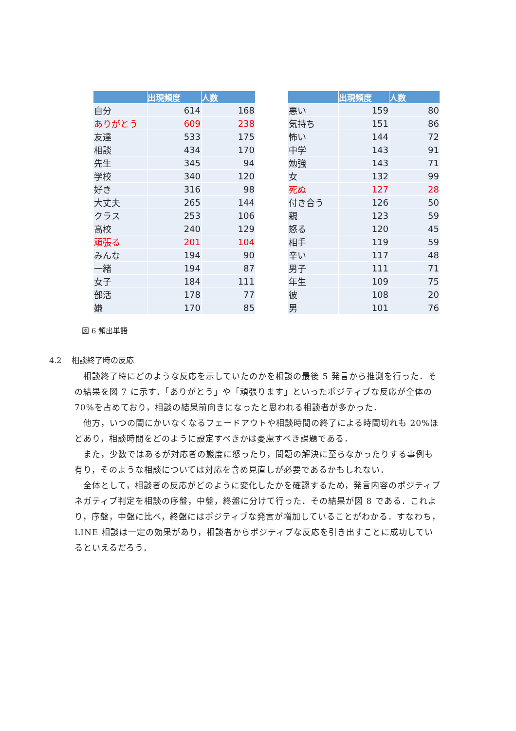| | 出現頻度 | 人数 |
| --- | --- | --- |
| 自分 | 614 | 168 |
| ありがとう | 609 | 238 |
| 友達 | 533 | 175 |
| 相談 | 434 | 170 |
| 先生 | 345 | 94 |
| 学校 | 340 | 120 |
| 好き | 316 | 98 |
| 大丈夫 | 265 | 144 |
| クラス | 253 | 106 |
| 高校 | 240 | 129 |
| 頑張る | 201 | 104 |
| みんな | 194 | 90 |
| 一緒 | 194 | 87 |
| 女子 | 184 | 111 |
| 部活 | 178 | 77 |
| 嫌 | 170 | 85 |
| | 出現頻度 | 人数 |
| --- | --- | --- |
| 悪い | 159 | 80 |
| 気持ち | 151 | 86 |
| 怖い | 144 | 72 |
| 中学 | 143 | 91 |
| 勉強 | 143 | 71 |
| 女 | 132 | 99 |
| 死ぬ | 127 | 28 |
| 付き合う | 126 | 50 |
| 親 | 123 | 59 |
| 怒る | 120 | 45 |
| 相手 | 119 | 59 |
| 辛い | 117 | 48 |
| 男子 | 111 | 71 |
| 年生 | 109 | 75 |
| 彼 | 108 | 20 |
| 男 | 101 | 76 |
図 6 頻出単語
4.2 相談終了時の反応
相談終了時にどのような反応を示していたのかを相談の最後 5 発言から推測を行った．その結果を図 7 に示す．「ありがとう」や「頑張ります」といったポジティブな反応が全体の 70%を占めており，相談の結果前向きになったと思われる相談者が多かった．
他方，いつの間にかいなくなるフェードアウトや相談時間の終了による時間切れも 20%ほどあり，相談時間をどのように設定すべきかは憂慮すべき課題である．
また，少数ではあるが対応者の態度に怒ったり，問題の解決に至らなかったりする事例も有り，そのような相談については対応を含め見直しが必要であるかもしれない．
全体として，相談者の反応がどのように変化したかを確認するため，発言内容のポジティブネガティブ判定を相談の序盤，中盤，終盤に分けて行った．その結果が図 8 である．これより，序盤，中盤に比べ，終盤にはポジティブな発言が増加していることがわかる．すなわち，LINE 相談は一定の効果があり，相談者からポジティブな反応を引き出すことに成功しているといえるだろう．